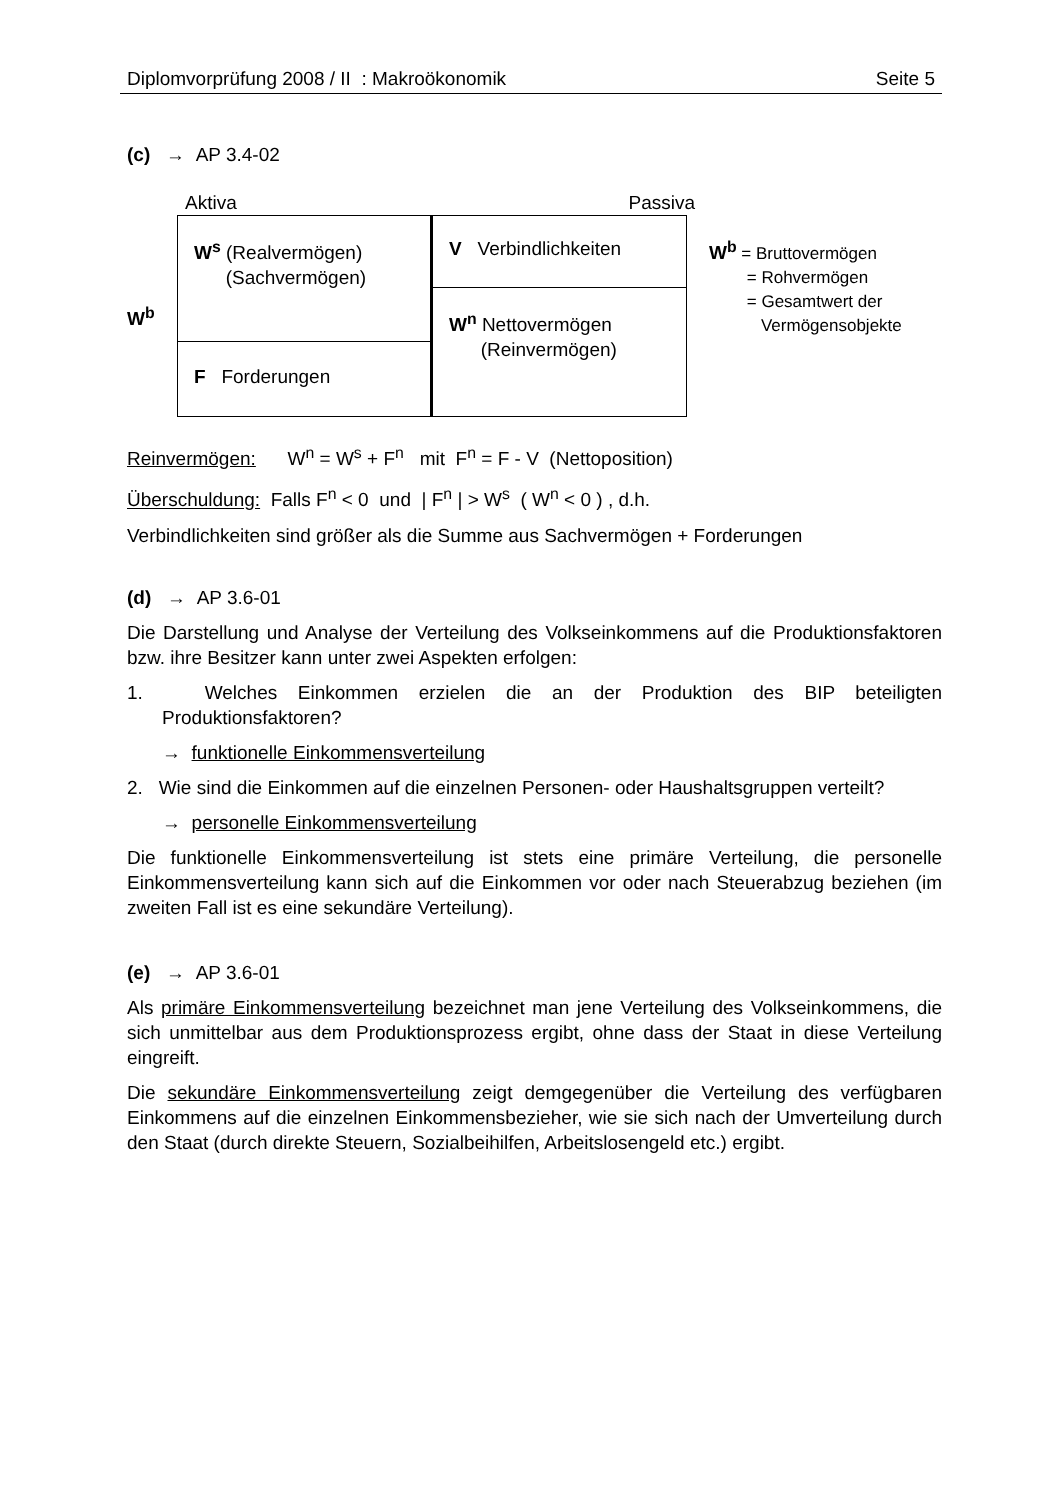Diplomvorprüfung 2008 / II : Makroökonomik Seite 5
(c) → AP 3.4-02
Aktiva Passiva
W<sup>b</sup>
W<sup>s</sup> (Realvermögen)
(Sachvermögen)
F Forderungen
V Verbindlichkeiten
W<sup>n</sup> Nettovermögen
(Reinvermögen)
W<sup>b</sup> = Bruttovermögen
= Rohvermögen
= Gesamtwert der
Vermögensobjekte
Reinvermögen: W<sup>n</sup> = W<sup>s</sup> + F<sup>n</sup> mit F<sup>n</sup> = F - V (Nettoposition)
Überschuldung: Falls F<sup>n</sup> < 0 und | F<sup>n</sup> | > W<sup>s</sup> ( W<sup>n</sup> < 0 ) , d.h.
Verbindlichkeiten sind größer als die Summe aus Sachvermögen + Forderungen
(d) → AP 3.6-01
Die Darstellung und Analyse der Verteilung des Volkseinkommens auf die Produktionsfaktoren bzw. ihre Besitzer kann unter zwei Aspekten erfolgen:
1. Welches Einkommen erzielen die an der Produktion des BIP beteiligten Produktionsfaktoren?
→ funktionelle Einkommensverteilung
2. Wie sind die Einkommen auf die einzelnen Personen- oder Haushaltsgruppen verteilt?
→ personelle Einkommensverteilung
Die funktionelle Einkommensverteilung ist stets eine primäre Verteilung, die personelle Einkommensverteilung kann sich auf die Einkommen vor oder nach Steuerabzug beziehen (im zweiten Fall ist es eine sekundäre Verteilung).
(e) → AP 3.6-01
Als primäre Einkommensverteilung bezeichnet man jene Verteilung des Volkseinkommens, die sich unmittelbar aus dem Produktionsprozess ergibt, ohne dass der Staat in diese Verteilung eingreift.
Die sekundäre Einkommensverteilung zeigt demgegenüber die Verteilung des verfügbaren Einkommens auf die einzelnen Einkommensbezieher, wie sie sich nach der Umverteilung durch den Staat (durch direkte Steuern, Sozialbeihilfen, Arbeitslosengeld etc.) ergibt.